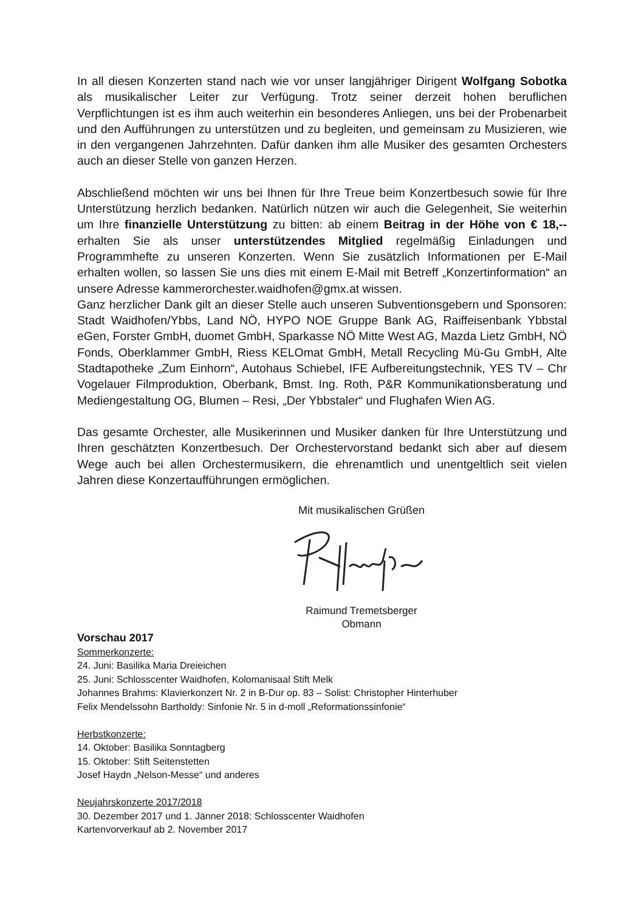In all diesen Konzerten stand nach wie vor unser langjähriger Dirigent Wolfgang Sobotka als musikalischer Leiter zur Verfügung. Trotz seiner derzeit hohen beruflichen Verpflichtungen ist es ihm auch weiterhin ein besonderes Anliegen, uns bei der Probenarbeit und den Aufführungen zu unterstützen und zu begleiten, und gemeinsam zu Musizieren, wie in den vergangenen Jahrzehnten. Dafür danken ihm alle Musiker des gesamten Orchesters auch an dieser Stelle von ganzen Herzen.
Abschließend möchten wir uns bei Ihnen für Ihre Treue beim Konzertbesuch sowie für Ihre Unterstützung herzlich bedanken. Natürlich nützen wir auch die Gelegenheit, Sie weiterhin um Ihre finanzielle Unterstützung zu bitten: ab einem Beitrag in der Höhe von € 18,-- erhalten Sie als unser unterstützendes Mitglied regelmäßig Einladungen und Programmhefte zu unseren Konzerten. Wenn Sie zusätzlich Informationen per E-Mail erhalten wollen, so lassen Sie uns dies mit einem E-Mail mit Betreff „Konzertinformation“ an unsere Adresse kammerorchester.waidhofen@gmx.at wissen.
Ganz herzlicher Dank gilt an dieser Stelle auch unseren Subventionsgebern und Sponsoren: Stadt Waidhofen/Ybbs, Land NÖ, HYPO NOE Gruppe Bank AG, Raiffeisenbank Ybbstal eGen, Forster GmbH, duomet GmbH, Sparkasse NÖ Mitte West AG, Mazda Lietz GmbH, NÖ Fonds, Oberklammer GmbH, Riess KELOmat GmbH, Metall Recycling Mü-Gu GmbH, Alte Stadtapotheke „Zum Einhorn“, Autohaus Schiebel, IFE Aufbereitungstechnik, YES TV – Chr Vogelauer Filmproduktion, Oberbank, Bmst. Ing. Roth, P&R Kommunikationsberatung und Mediengestaltung OG, Blumen – Resi, „Der Ybbstaler“ und Flughafen Wien AG.
Das gesamte Orchester, alle Musikerinnen und Musiker danken für Ihre Unterstützung und Ihren geschätzten Konzertbesuch. Der Orchestervorstand bedankt sich aber auf diesem Wege auch bei allen Orchestermusikern, die ehrenamtlich und unentgeltlich seit vielen Jahren diese Konzertaufführungen ermöglichen.
Mit musikalischen Grüßen
Raimund Tremetsberger
Obmann
Vorschau 2017
Sommerkonzerte:
24. Juni: Basilika Maria Dreieichen
25. Juni: Schlosscenter Waidhofen, Kolomanisaal Stift Melk
Johannes Brahms: Klavierkonzert Nr. 2 in B-Dur op. 83 – Solist: Christopher Hinterhuber
Felix Mendelssohn Bartholdy: Sinfonie Nr. 5 in d-moll „Reformationssinfonie“
Herbstkonzerte:
14. Oktober: Basilika Sonntagberg
15. Oktober: Stift Seitenstetten
Josef Haydn „Nelson-Messe“ und anderes
Neujahrskonzerte 2017/2018
30. Dezember 2017 und 1. Jänner 2018: Schlosscenter Waidhofen
Kartenvorverkauf ab 2. November 2017